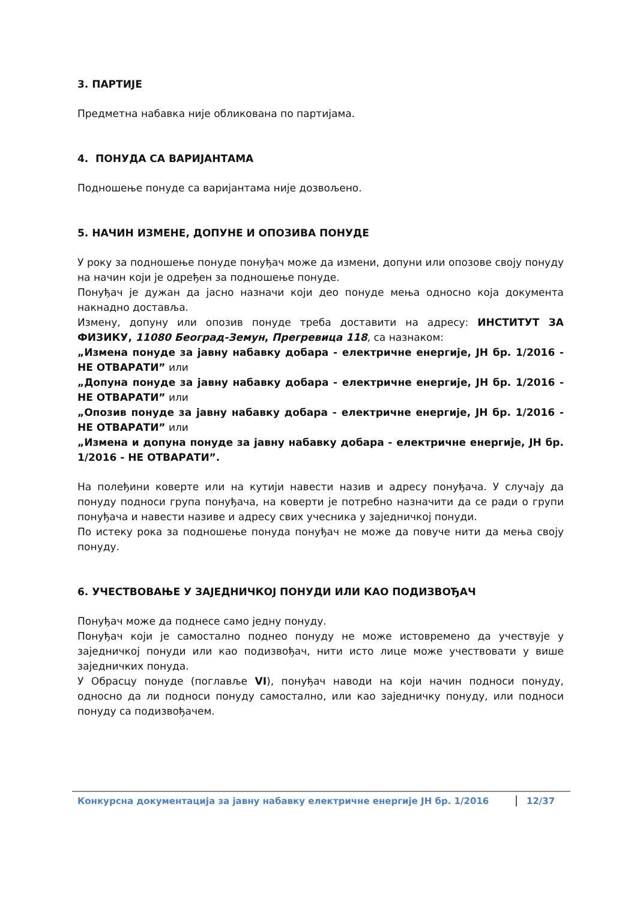3. ПАРТИЈЕ
Предметна набавка није обликована по партијама.
4. ПОНУДА СА ВАРИЈАНТАМА
Подношење понуде са варијантама није дозвољено.
5. НАЧИН ИЗМЕНЕ, ДОПУНЕ И ОПОЗИВА ПОНУДЕ
У року за подношење понуде понуђач може да измени, допуни или опозове своју понуду на начин који је одређен за подношење понуде.
Понуђач је дужан да јасно назначи који део понуде мења односно која документа накнадно доставља.
Измену, допуну или опозив понуде треба доставити на адресу: ИНСТИТУТ ЗА ФИЗИКУ, 11080 Београд-Земун, Прегревица 118, са назнаком:
„Измена понуде за јавну набавку добара - електричне енергије, ЈН бр. 1/2016 - НЕ ОТВАРАТИ” или
„Допуна понуде за јавну набавку добара - електричне енергије, ЈН бр. 1/2016 - НЕ ОТВАРАТИ” или
„Опозив понуде за јавну набавку добара - електричне енергије, ЈН бр. 1/2016 - НЕ ОТВАРАТИ” или
„Измена и допуна понуде за јавну набавку добара - електричне енергије, ЈН бр. 1/2016 - НЕ ОТВАРАТИ”.
На полеђини коверте или на кутији навести назив и адресу понуђача. У случају да понуду подноси група понуђача, на коверти је потребно назначити да се ради о групи понуђача и навести називе и адресу свих учесника у заједничкој понуди.
По истеку рока за подношење понуда понуђач не може да повуче нити да мења своју понуду.
6. УЧЕСТВОВАЊЕ У ЗАЈЕДНИЧКОЈ ПОНУДИ ИЛИ КАО ПОДИЗВОЂАЧ
Понуђач може да поднесе само једну понуду.
Понуђач који је самостално поднео понуду не може истовремено да учествује у заједничкој понуди или као подизвођач, нити исто лице може учествовати у више заједничких понуда.
У Обрасцу понуде (поглавље VI), понуђач наводи на који начин подноси понуду, односно да ли подноси понуду самостално, или као заједничку понуду, или подноси понуду са подизвођачем.
Конкурсна документација за јавну набавку електричне енергије ЈН бр. 1/2016 12/37